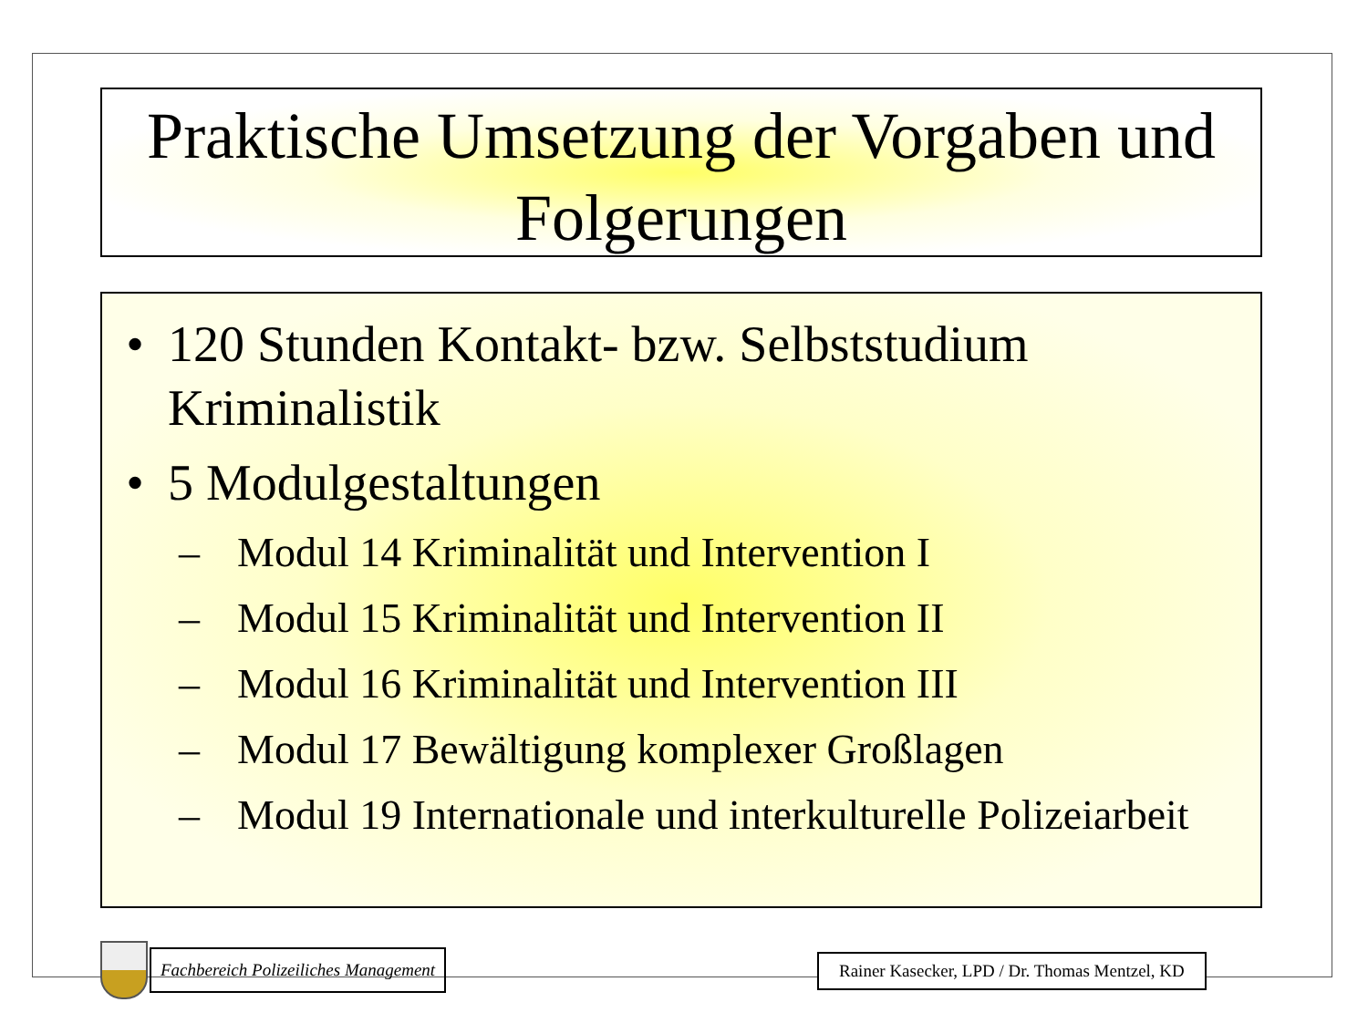Praktische Umsetzung der Vorgaben und
Folgerungen
• 120 Stunden Kontakt- bzw. Selbststudium Kriminalistik
• 5 Modulgestaltungen
– Modul 14 Kriminalität und Intervention I
– Modul 15 Kriminalität und Intervention II
– Modul 16 Kriminalität und Intervention III
– Modul 17 Bewältigung komplexer Großlagen
– Modul 19 Internationale und interkulturelle Polizeiarbeit
Fachbereich Polizeiliches Management
Rainer Kasecker, LPD / Dr. Thomas Mentzel, KD